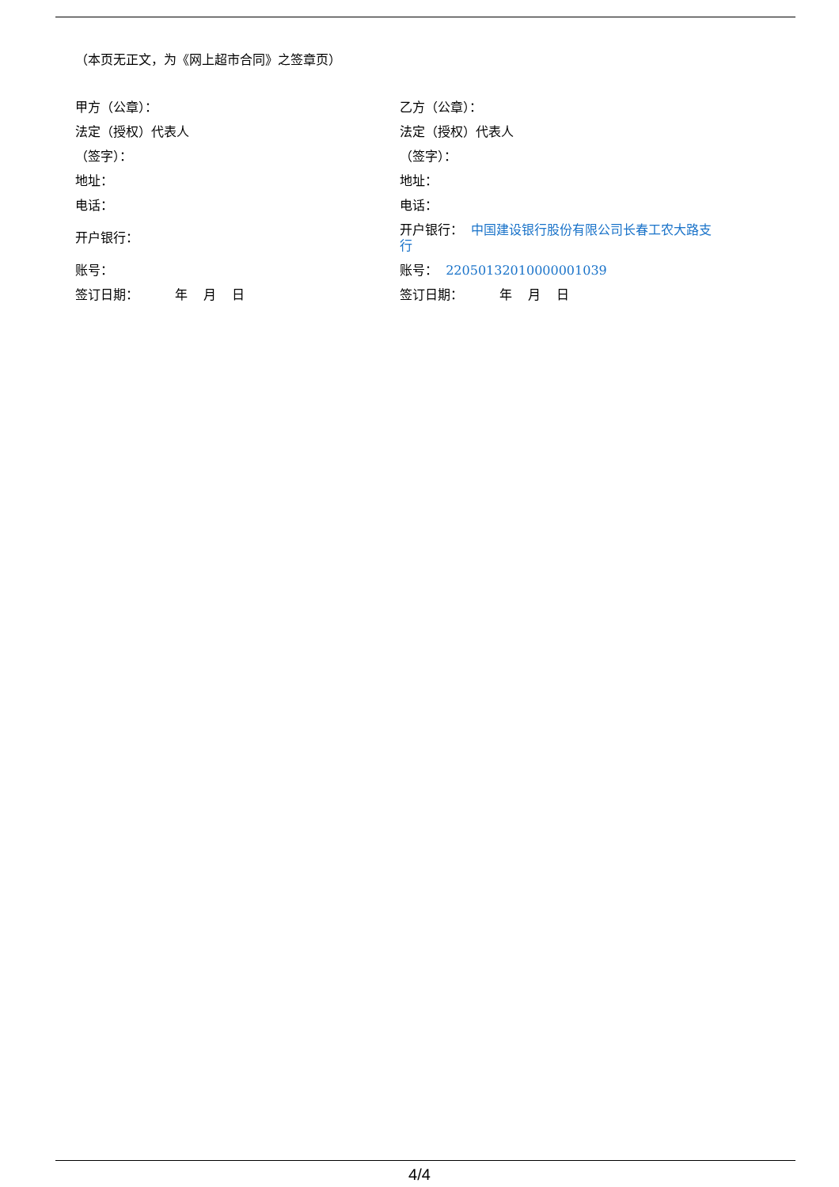（本页无正文，为《网上超市合同》之签章页）
甲方（公章）：
法定（授权）代表人
（签字）：
地址：
电话：
开户银行：
账号：
签订日期： 年 月 日
乙方（公章）：
法定（授权）代表人
（签字）：
地址：
电话：
开户银行： 中国建设银行股份有限公司长春工农大路支行
账号： 22050132010000001039
签订日期： 年 月 日
4/4